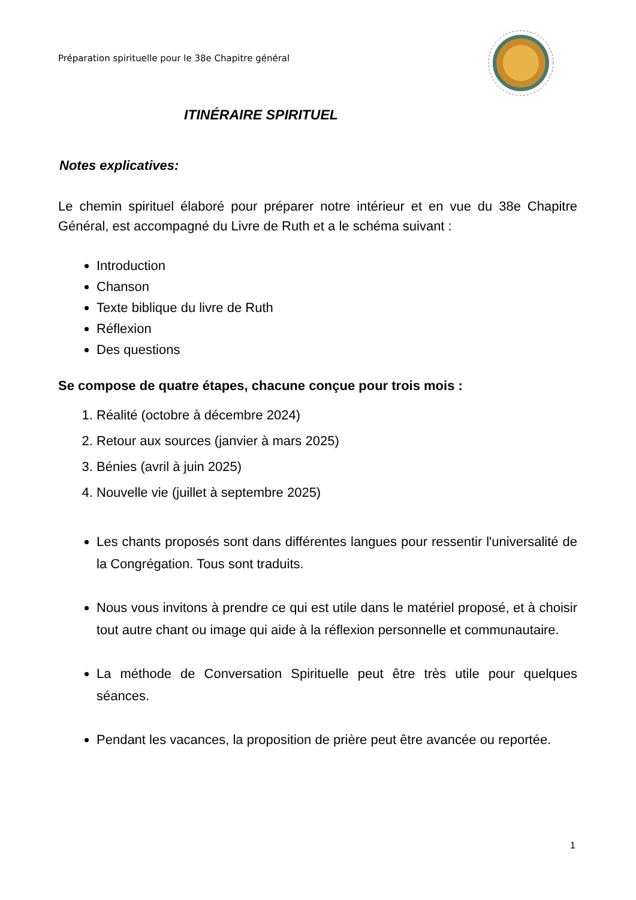Préparation spirituelle pour le 38e Chapitre général
ITINÉRAIRE SPIRITUEL
Notes explicatives:
Le chemin spirituel élaboré pour préparer notre intérieur et en vue du 38e Chapitre Général, est accompagné du Livre de Ruth et a le schéma suivant :
Introduction
Chanson
Texte biblique du livre de Ruth
Réflexion
Des questions
Se compose de quatre étapes, chacune conçue pour trois mois :
1. Réalité (octobre à décembre 2024)
2. Retour aux sources (janvier à mars 2025)
3. Bénies (avril à juin 2025)
4. Nouvelle vie (juillet à septembre 2025)
Les chants proposés sont dans différentes langues pour ressentir l'universalité de la Congrégation. Tous sont traduits.
Nous vous invitons à prendre ce qui est utile dans le matériel proposé, et à choisir tout autre chant ou image qui aide à la réflexion personnelle et communautaire.
La méthode de Conversation Spirituelle peut être très utile pour quelques séances.
Pendant les vacances, la proposition de prière peut être avancée ou reportée.
1